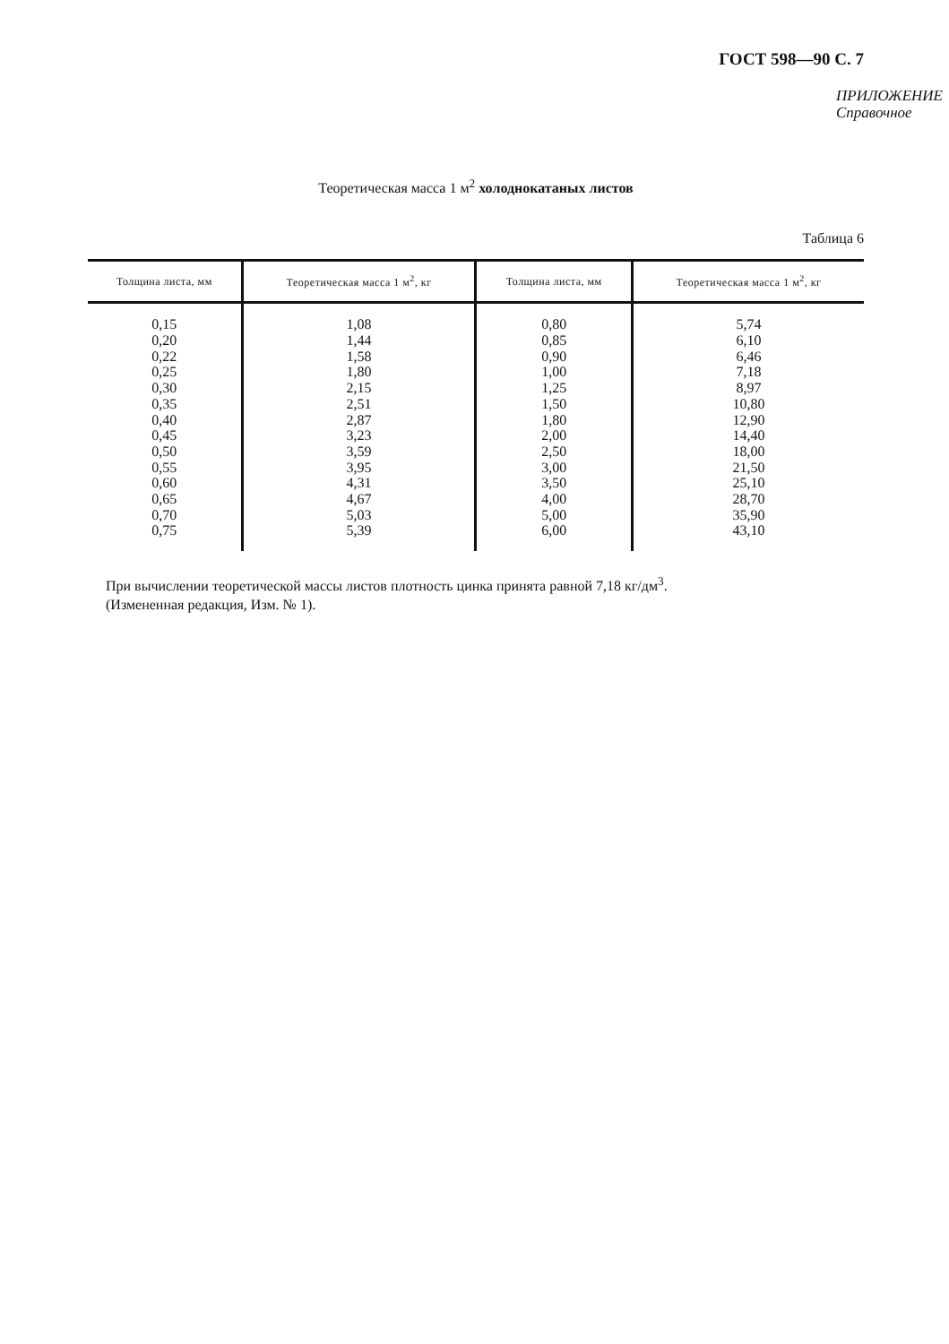ГОСТ 598—90 С. 7
ПРИЛОЖЕНИЕ
Справочное
Теоретическая масса 1 м<sup>2</sup> холоднокатаных листов
Таблица 6
| Толщина листа, мм | Теоретическая масса 1 м<sup>2</sup>, кг | Толщина листа, мм | Теоретическая масса 1 м<sup>2</sup>, кг |
| --- | --- | --- | --- |
| 0,15 | 1,08 | 0,80 | 5,74 |
| 0,20 | 1,44 | 0,85 | 6,10 |
| 0,22 | 1,58 | 0,90 | 6,46 |
| 0,25 | 1,80 | 1,00 | 7,18 |
| 0,30 | 2,15 | 1,25 | 8,97 |
| 0,35 | 2,51 | 1,50 | 10,80 |
| 0,40 | 2,87 | 1,80 | 12,90 |
| 0,45 | 3,23 | 2,00 | 14,40 |
| 0,50 | 3,59 | 2,50 | 18,00 |
| 0,55 | 3,95 | 3,00 | 21,50 |
| 0,60 | 4,31 | 3,50 | 25,10 |
| 0,65 | 4,67 | 4,00 | 28,70 |
| 0,70 | 5,03 | 5,00 | 35,90 |
| 0,75 | 5,39 | 6,00 | 43,10 |
При вычислении теоретической массы листов плотность цинка принята равной 7,18 кг/дм<sup>3</sup>.
(Измененная редакция, Изм. № 1).